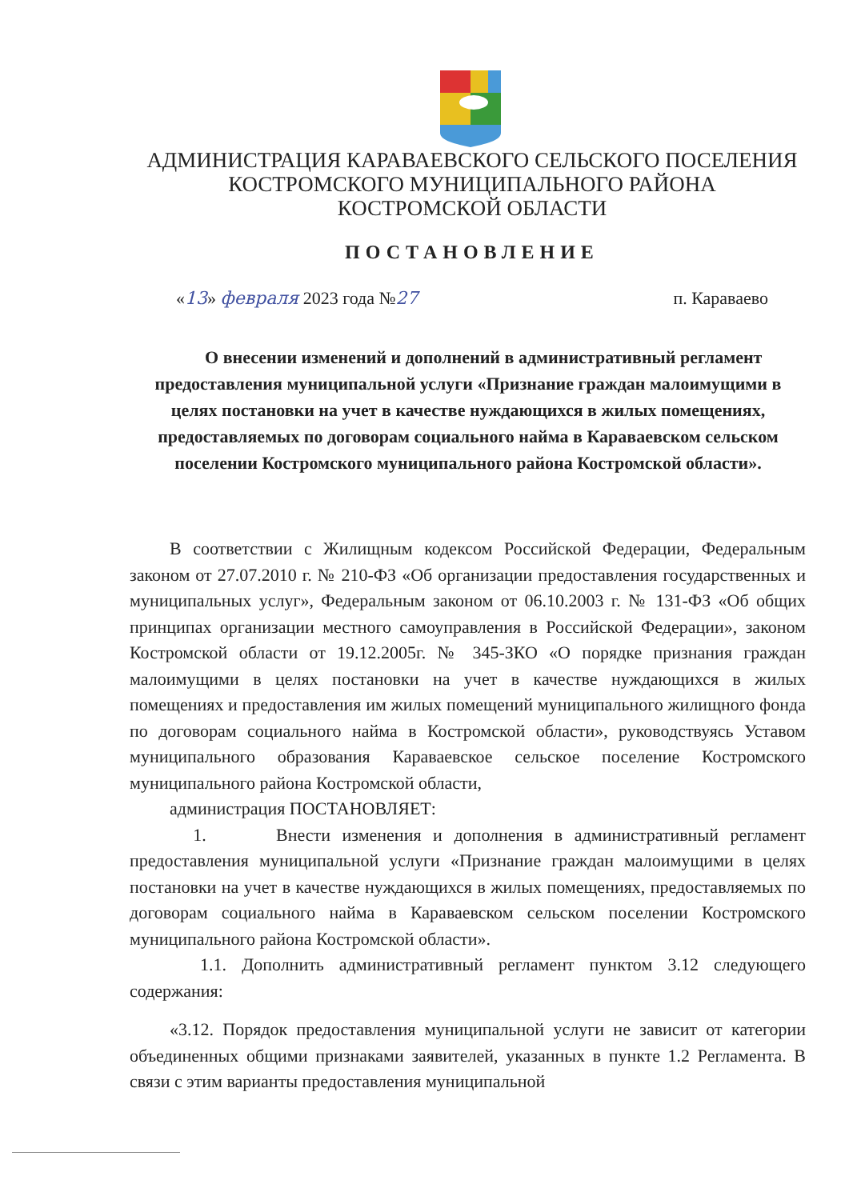АДМИНИСТРАЦИЯ КАРАВАЕВСКОГО СЕЛЬСКОГО ПОСЕЛЕНИЯ
КОСТРОМСКОГО МУНИЦИПАЛЬНОГО РАЙОНА
КОСТРОМСКОЙ ОБЛАСТИ
ПОСТАНОВЛЕНИЕ
«13» февраля 2023 года №27 п. Караваево
О внесении изменений и дополнений в административный регламент предоставления муниципальной услуги «Признание граждан малоимущими в целях постановки на учет в качестве нуждающихся в жилых помещениях, предоставляемых по договорам социального найма в Караваевском сельском поселении Костромского муниципального района Костромской области».
В соответствии с Жилищным кодексом Российской Федерации, Федеральным законом от 27.07.2010 г. № 210-ФЗ «Об организации предоставления государственных и муниципальных услуг», Федеральным законом от 06.10.2003 г. № 131-ФЗ «Об общих принципах организации местного самоуправления в Российской Федерации», законом Костромской области от 19.12.2005г. № 345-ЗКО «О порядке признания граждан малоимущими в целях постановки на учет в качестве нуждающихся в жилых помещениях и предоставления им жилых помещений муниципального жилищного фонда по договорам социального найма в Костромской области», руководствуясь Уставом муниципального образования Караваевское сельское поселение Костромского муниципального района Костромской области,
администрация ПОСТАНОВЛЯЕТ:
1. Внести изменения и дополнения в административный регламент предоставления муниципальной услуги «Признание граждан малоимущими в целях постановки на учет в качестве нуждающихся в жилых помещениях, предоставляемых по договорам социального найма в Караваевском сельском поселении Костромского муниципального района Костромской области».
1.1. Дополнить административный регламент пунктом 3.12 следующего содержания:
«3.12. Порядок предоставления муниципальной услуги не зависит от категории объединенных общими признаками заявителей, указанных в пункте 1.2 Регламента. В связи с этим варианты предоставления муниципальной